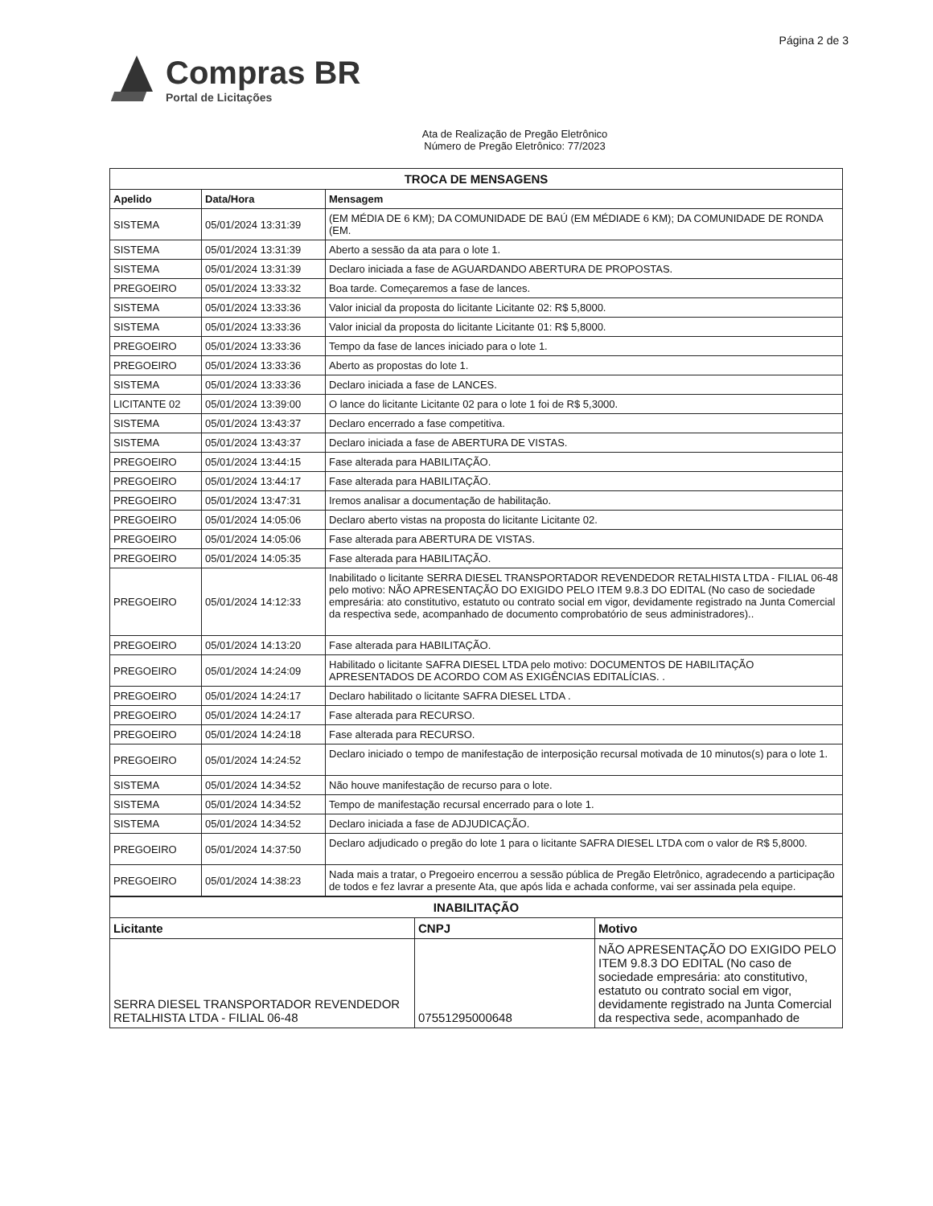Página 2 de 3
Compras BR
Portal de Licitações
Ata de Realização de Pregão Eletrônico
Número de Pregão Eletrônico: 77/2023
| TROCA DE MENSAGENS | | |
| --- | --- | --- |
| Apelido | Data/Hora | Mensagem |
| SISTEMA | 05/01/2024 13:31:39 | (EM MÉDIA DE 6 KM); DA COMUNIDADE DE BAÚ (EM MÉDIADE 6 KM); DA COMUNIDADE DE RONDA (EM. |
| SISTEMA | 05/01/2024 13:31:39 | Aberto a sessão da ata para o lote 1. |
| SISTEMA | 05/01/2024 13:31:39 | Declaro iniciada a fase de AGUARDANDO ABERTURA DE PROPOSTAS. |
| PREGOEIRO | 05/01/2024 13:33:32 | Boa tarde. Começaremos a fase de lances. |
| SISTEMA | 05/01/2024 13:33:36 | Valor inicial da proposta do licitante Licitante 02: R$ 5,8000. |
| SISTEMA | 05/01/2024 13:33:36 | Valor inicial da proposta do licitante Licitante 01: R$ 5,8000. |
| PREGOEIRO | 05/01/2024 13:33:36 | Tempo da fase de lances iniciado para o lote 1. |
| PREGOEIRO | 05/01/2024 13:33:36 | Aberto as propostas do lote 1. |
| SISTEMA | 05/01/2024 13:33:36 | Declaro iniciada a fase de LANCES. |
| LICITANTE 02 | 05/01/2024 13:39:00 | O lance do licitante Licitante 02 para o lote 1 foi de R$ 5,3000. |
| SISTEMA | 05/01/2024 13:43:37 | Declaro encerrado a fase competitiva. |
| SISTEMA | 05/01/2024 13:43:37 | Declaro iniciada a fase de ABERTURA DE VISTAS. |
| PREGOEIRO | 05/01/2024 13:44:15 | Fase alterada para HABILITAÇÃO. |
| PREGOEIRO | 05/01/2024 13:44:17 | Fase alterada para HABILITAÇÃO. |
| PREGOEIRO | 05/01/2024 13:47:31 | Iremos analisar a documentação de habilitação. |
| PREGOEIRO | 05/01/2024 14:05:06 | Declaro aberto vistas na proposta do licitante Licitante 02. |
| PREGOEIRO | 05/01/2024 14:05:06 | Fase alterada para ABERTURA DE VISTAS. |
| PREGOEIRO | 05/01/2024 14:05:35 | Fase alterada para HABILITAÇÃO. |
| PREGOEIRO | 05/01/2024 14:12:33 | Inabilitado o licitante SERRA DIESEL TRANSPORTADOR REVENDEDOR RETALHISTA LTDA - FILIAL 06-48 pelo motivo: NÃO APRESENTAÇÃO DO EXIGIDO PELO ITEM 9.8.3 DO EDITAL (No caso de sociedade empresária: ato constitutivo, estatuto ou contrato social em vigor, devidamente registrado na Junta Comercial da respectiva sede, acompanhado de documento comprobatório de seus administradores).. |
| PREGOEIRO | 05/01/2024 14:13:20 | Fase alterada para HABILITAÇÃO. |
| PREGOEIRO | 05/01/2024 14:24:09 | Habilitado o licitante SAFRA DIESEL LTDA pelo motivo: DOCUMENTOS DE HABILITAÇÃO APRESENTADOS DE ACORDO COM AS EXIGÊNCIAS EDITALÍCIAS. . |
| PREGOEIRO | 05/01/2024 14:24:17 | Declaro habilitado o licitante SAFRA DIESEL LTDA . |
| PREGOEIRO | 05/01/2024 14:24:17 | Fase alterada para RECURSO. |
| PREGOEIRO | 05/01/2024 14:24:18 | Fase alterada para RECURSO. |
| PREGOEIRO | 05/01/2024 14:24:52 | Declaro iniciado o tempo de manifestação de interposição recursal motivada de 10 minutos(s) para o lote 1. |
| SISTEMA | 05/01/2024 14:34:52 | Não houve manifestação de recurso para o lote. |
| SISTEMA | 05/01/2024 14:34:52 | Tempo de manifestação recursal encerrado para o lote 1. |
| SISTEMA | 05/01/2024 14:34:52 | Declaro iniciada a fase de ADJUDICAÇÃO. |
| PREGOEIRO | 05/01/2024 14:37:50 | Declaro adjudicado o pregão do lote 1 para o licitante SAFRA DIESEL LTDA com o valor de R$ 5,8000. |
| PREGOEIRO | 05/01/2024 14:38:23 | Nada mais a tratar, o Pregoeiro encerrou a sessão pública de Pregão Eletrônico, agradecendo a participação de todos e fez lavrar a presente Ata, que após lida e achada conforme, vai ser assinada pela equipe. |
| INABILITAÇÃO | | |
| --- | --- | --- |
| Licitante | CNPJ | Motivo |
| SERRA DIESEL TRANSPORTADOR REVENDEDOR RETALHISTA LTDA - FILIAL 06-48 | 07551295000648 | NÃO APRESENTAÇÃO DO EXIGIDO PELO ITEM 9.8.3 DO EDITAL (No caso de sociedade empresária: ato constitutivo, estatuto ou contrato social em vigor, devidamente registrado na Junta Comercial da respectiva sede, acompanhado de |